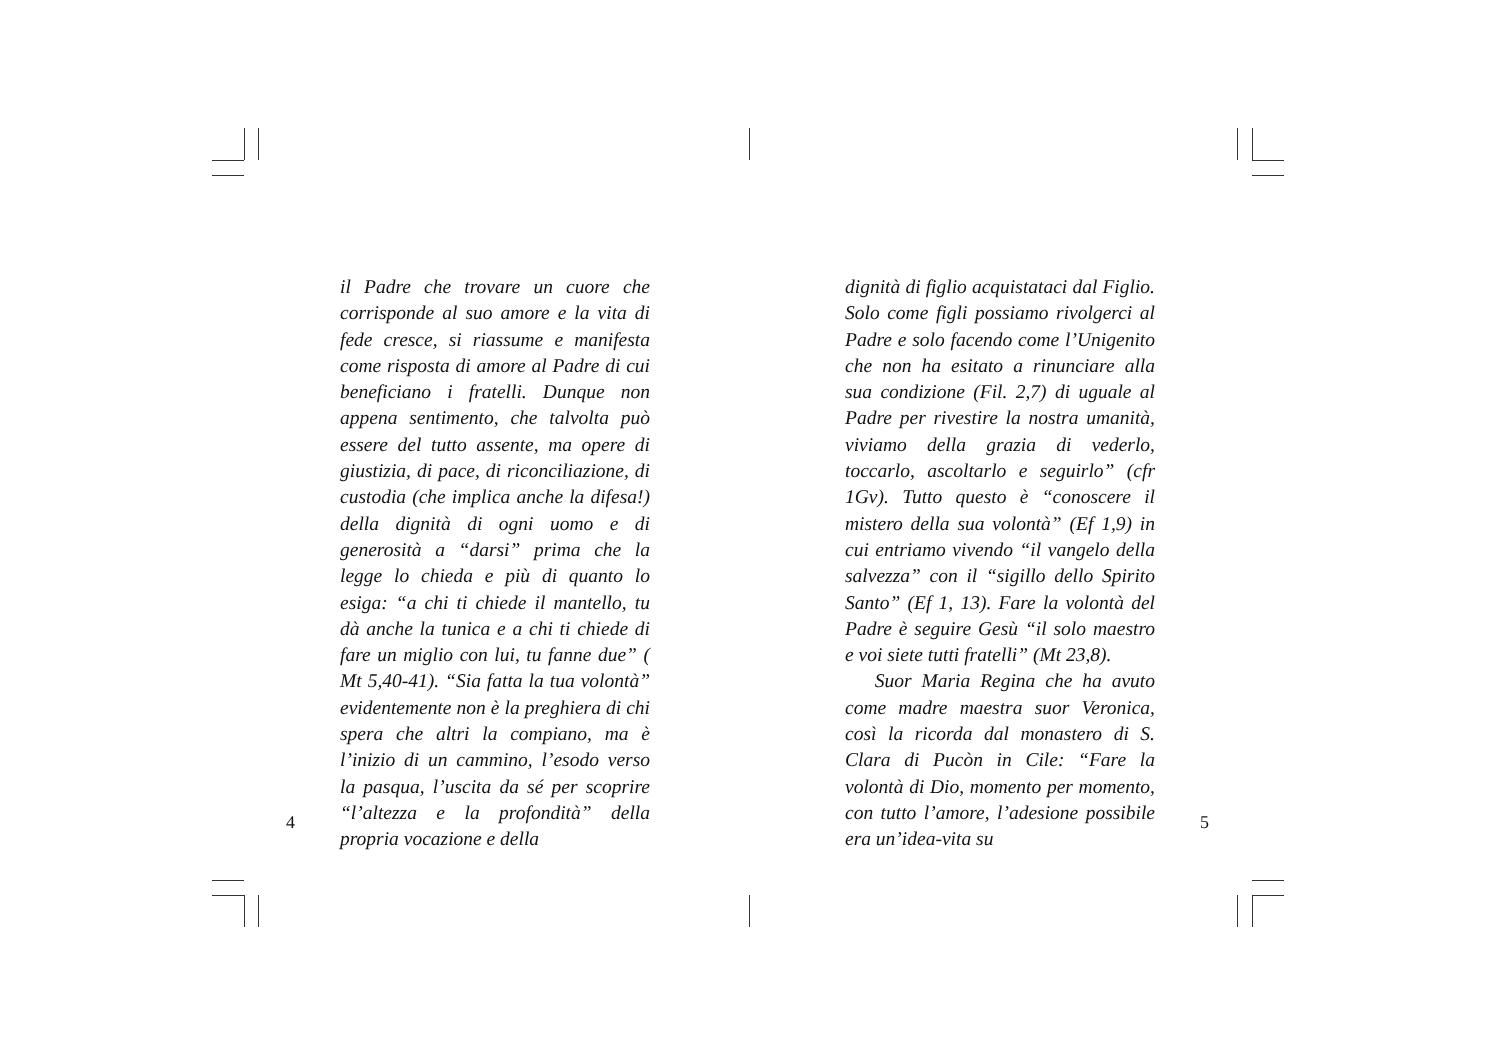il Padre che trovare un cuore che corrisponde al suo amore e la vita di fede cresce, si riassume e manifesta come risposta di amore al Padre di cui beneficiano i fratelli. Dunque non appena sentimento, che talvolta può essere del tutto assente, ma opere di giustizia, di pace, di riconciliazione, di custodia (che implica anche la difesa!) della dignità di ogni uomo e di generosità a “darsi” prima che la legge lo chieda e più di quanto lo esiga: “a chi ti chiede il mantello, tu dà anche la tunica e a chi ti chiede di fare un miglio con lui, tu fanne due” ( Mt 5,40-41). “Sia fatta la tua volontà” evidentemente non è la preghiera di chi spera che altri la compiano, ma è l’inizio di un cammino, l’esodo verso la pasqua, l’uscita da sé per scoprire “l’altezza e la profondità” della propria vocazione e della
4
dignità di figlio acquistataci dal Figlio. Solo come figli possiamo rivolgerci al Padre e solo facendo come l’Unigenito che non ha esitato a rinunciare alla sua condizione (Fil. 2,7) di uguale al Padre per rivestire la nostra umanità, viviamo della grazia di vederlo, toccarlo, ascoltarlo e seguirlo” (cfr 1Gv). Tutto questo è “conoscere il mistero della sua volontà” (Ef 1,9) in cui entriamo vivendo “il vangelo della salvezza” con il “sigillo dello Spirito Santo” (Ef 1, 13). Fare la volontà del Padre è seguire Gesù “il solo maestro e voi siete tutti fratelli” (Mt 23,8).
Suor Maria Regina che ha avuto come madre maestra suor Veronica, così la ricorda dal monastero di S. Clara di Pucòn in Cile: “Fare la volontà di Dio, momento per momento, con tutto l’amore, l’adesione possibile era un’idea-vita su
5